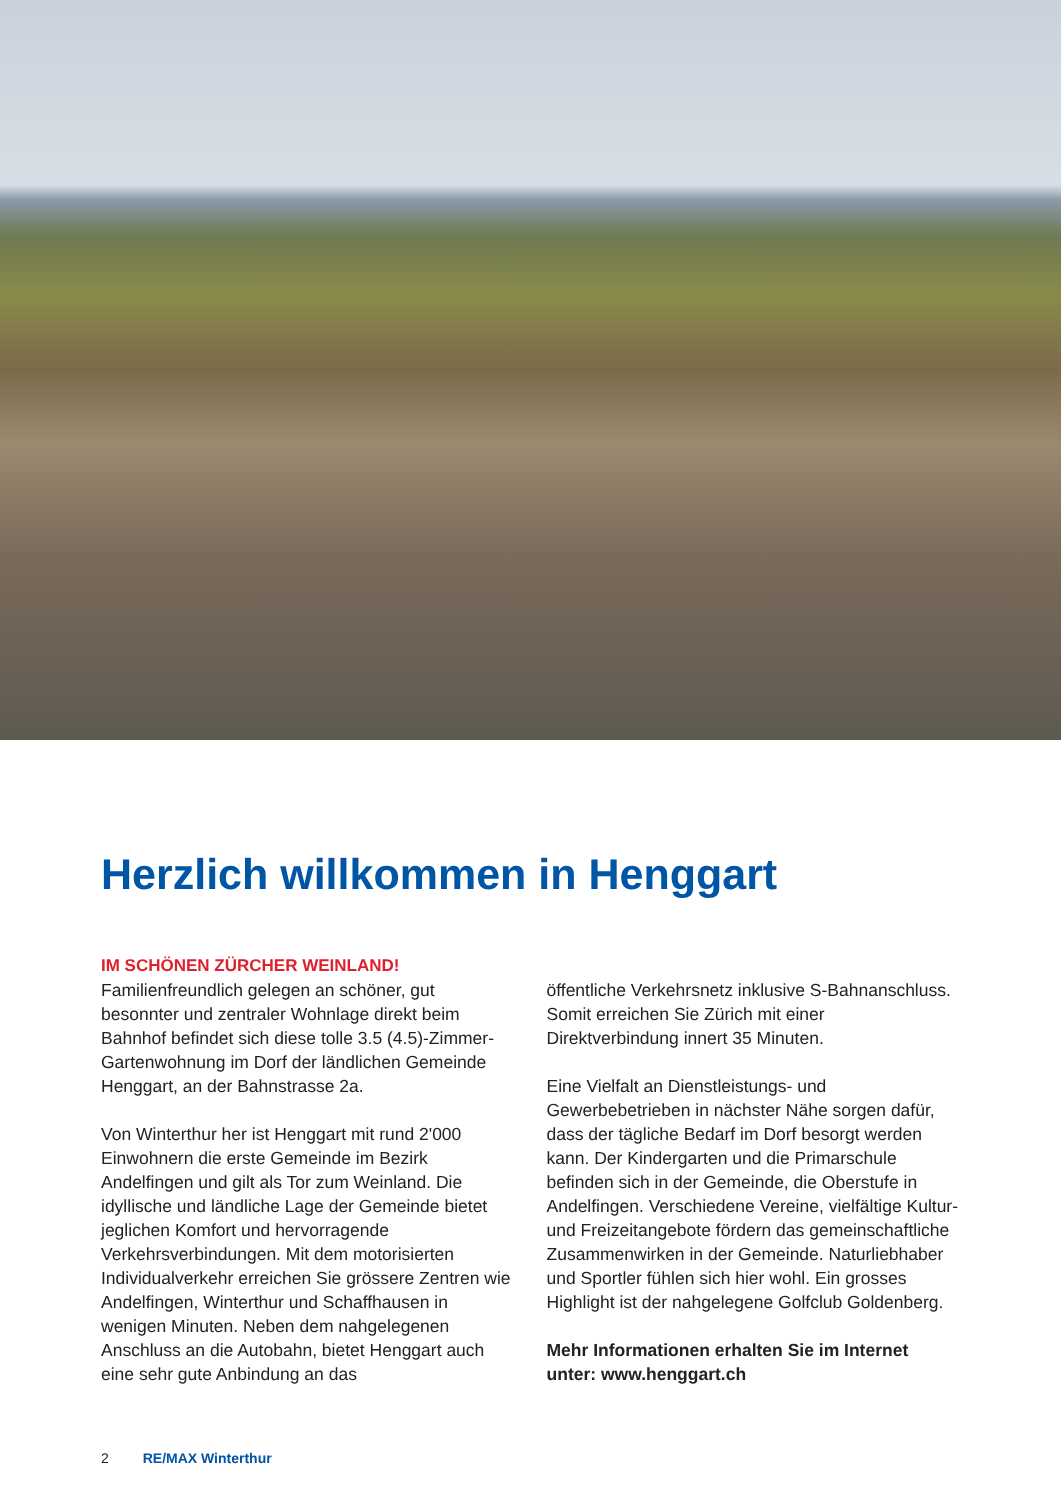Herzlich willkommen in Henggart
IM SCHÖNEN ZÜRCHER WEINLAND!
Familienfreundlich gelegen an schöner, gut besonnter und zentraler Wohnlage direkt beim Bahnhof befindet sich diese tolle 3.5 (4.5)-Zimmer-Gartenwohnung im Dorf der ländlichen Gemeinde Henggart, an der Bahnstrasse 2a.
Von Winterthur her ist Henggart mit rund 2'000 Einwohnern die erste Gemeinde im Bezirk Andelfingen und gilt als Tor zum Weinland. Die idyllische und ländliche Lage der Gemeinde bietet jeglichen Komfort und hervorragende Verkehrsverbindungen. Mit dem motorisierten Individualverkehr erreichen Sie grössere Zentren wie Andelfingen, Winterthur und Schaffhausen in wenigen Minuten. Neben dem nahgelegenen Anschluss an die Autobahn, bietet Henggart auch eine sehr gute Anbindung an das
öffentliche Verkehrsnetz inklusive S-Bahnanschluss. Somit erreichen Sie Zürich mit einer Direktverbindung innert 35 Minuten.
Eine Vielfalt an Dienstleistungs- und Gewerbebetrieben in nächster Nähe sorgen dafür, dass der tägliche Bedarf im Dorf besorgt werden kann. Der Kindergarten und die Primarschule befinden sich in der Gemeinde, die Oberstufe in Andelfingen. Verschiedene Vereine, vielfältige Kultur- und Freizeitangebote fördern das gemeinschaftliche Zusammenwirken in der Gemeinde. Naturliebhaber und Sportler fühlen sich hier wohl. Ein grosses Highlight ist der nahgelegene Golfclub Goldenberg.
Mehr Informationen erhalten Sie im Internet unter: www.henggart.ch
2 RE/MAX Winterthur